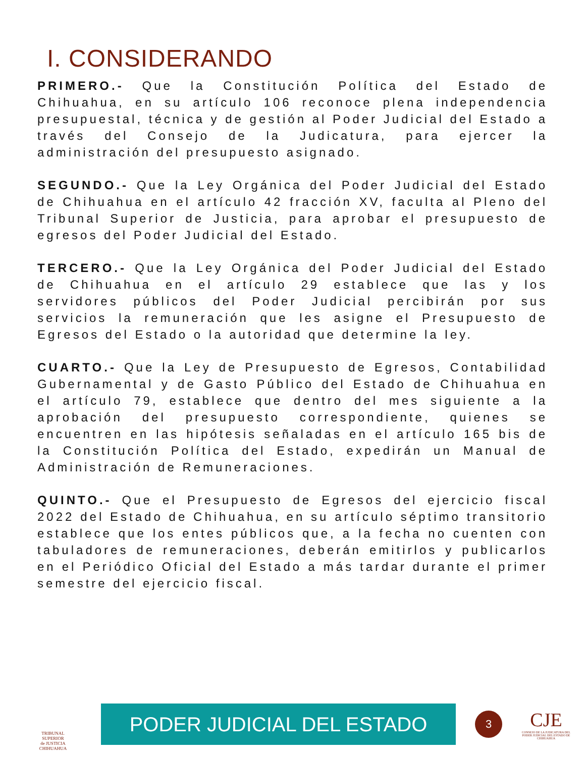I. CONSIDERANDO
PRIMERO.- Que la Constitución Política del Estado de Chihuahua, en su artículo 106 reconoce plena independencia presupuestal, técnica y de gestión al Poder Judicial del Estado a través del Consejo de la Judicatura, para ejercer la administración del presupuesto asignado.
SEGUNDO.- Que la Ley Orgánica del Poder Judicial del Estado de Chihuahua en el artículo 42 fracción XV, faculta al Pleno del Tribunal Superior de Justicia, para aprobar el presupuesto de egresos del Poder Judicial del Estado.
TERCERO.- Que la Ley Orgánica del Poder Judicial del Estado de Chihuahua en el artículo 29 establece que las y los servidores públicos del Poder Judicial percibirán por sus servicios la remuneración que les asigne el Presupuesto de Egresos del Estado o la autoridad que determine la ley.
CUARTO.- Que la Ley de Presupuesto de Egresos, Contabilidad Gubernamental y de Gasto Público del Estado de Chihuahua en el artículo 79, establece que dentro del mes siguiente a la aprobación del presupuesto correspondiente, quienes se encuentren en las hipótesis señaladas en el artículo 165 bis de la Constitución Política del Estado, expedirán un Manual de Administración de Remuneraciones.
QUINTO.- Que el Presupuesto de Egresos del ejercicio fiscal 2022 del Estado de Chihuahua, en su artículo séptimo transitorio establece que los entes públicos que, a la fecha no cuenten con tabuladores de remuneraciones, deberán emitirlos y publicarlos en el Periódico Oficial del Estado a más tardar durante el primer semestre del ejercicio fiscal.
TRIBUNAL SUPERIOR
de JUSTICIA
CHIHUAHUA
PODER JUDICIAL DEL ESTADO
3
CJE
CONSEJO DE LA JUDICATURA DEL PODER JUDICIAL DEL ESTADO DE CHIHUAHUA